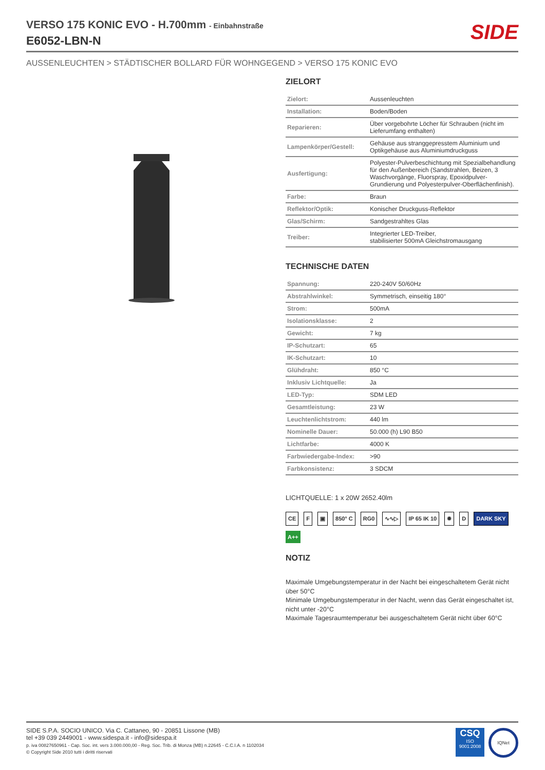VERSO 175 KONIC EVO - H.700mm - Einbahnstraße
E6052-LBN-N
SIDE
AUSSENLEUCHTEN > STÄDTISCHER BOLLARD FÜR WOHNGEGEND > VERSO 175 KONIC EVO
ZIELORT
| Zielort: | Aussenleuchten |
| Installation: | Boden/Boden |
| Reparieren: | Über vorgebohrte Löcher für Schrauben (nicht im Lieferumfang enthalten) |
| Lampenkörper/Gestell: | Gehäuse aus stranggepresstem Aluminium und Optikgehäuse aus Aluminiumdruckguss |
| Ausfertigung: | Polyester-Pulverbeschichtung mit Spezialbehandlung für den Außenbereich (Sandstrahlen, Beizen, 3 Waschvorgänge, Fluorspray, Epoxidpulver-Grundierung und Polyesterpulver-Oberflächenfinish). |
| Farbe: | Braun |
| Reflektor/Optik: | Konischer Druckguss-Reflektor |
| Glas/Schirm: | Sandgestrahltes Glas |
| Treiber: | Integrierter LED-Treiber, stabilisierter 500mA Gleichstromausgang |
TECHNISCHE DATEN
| Spannung: | 220-240V 50/60Hz |
| Abstrahlwinkel: | Symmetrisch, einseitig 180° |
| Strom: | 500mA |
| Isolationsklasse: | 2 |
| Gewicht: | 7 kg |
| IP-Schutzart: | 65 |
| IK-Schutzart: | 10 |
| Glühdraht: | 850 °C |
| Inklusiv Lichtquelle: | Ja |
| LED-Typ: | SDM LED |
| Gesamtleistung: | 23 W |
| Leuchtenlichtstrom: | 440 lm |
| Nominelle Dauer: | 50.000 (h) L90 B50 |
| Lichtfarbe: | 4000 K |
| Farbwiedergabe-Index: | >90 |
| Farbkonsistenz: | 3 SDCM |
LICHTQUELLE: 1 x 20W 2652.40lm
CE F ▣ 850° C RG0 ∿∿▷ IP 65 IK 10 ✹ D DARK SKY A++
NOTIZ
Maximale Umgebungstemperatur in der Nacht bei eingeschaltetem Gerät nicht über 50°C
Minimale Umgebungstemperatur in der Nacht, wenn das Gerät eingeschaltet ist, nicht unter -20°C
Maximale Tagesraumtemperatur bei ausgeschaltetem Gerät nicht über 60°C
SIDE S.P.A. SOCIO UNICO. Via C. Cattaneo, 90 - 20851 Lissone (MB)
tel +39 039 2449001 - www.sidespa.it - info@sidespa.it
p. iva 00827650961 - Cap. Soc. int. vers 3.000.000,00 - Reg. Soc. Trib. di Monza (MB) n.22645 - C.C.I.A. n 1102034
© Copyright Side 2010 tutti i diritti riservati
CSQ
ISO 9001:2008
IQNet